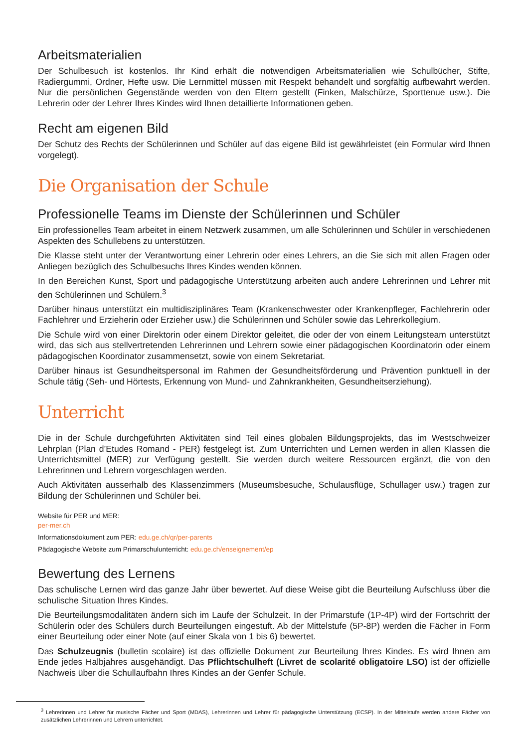Arbeitsmaterialien
Der Schulbesuch ist kostenlos. Ihr Kind erhält die notwendigen Arbeitsmaterialien wie Schulbücher, Stifte, Radiergummi, Ordner, Hefte usw. Die Lernmittel müssen mit Respekt behandelt und sorgfältig aufbewahrt werden. Nur die persönlichen Gegenstände werden von den Eltern gestellt (Finken, Malschürze, Sporttenue usw.). Die Lehrerin oder der Lehrer Ihres Kindes wird Ihnen detaillierte Informationen geben.
Recht am eigenen Bild
Der Schutz des Rechts der Schülerinnen und Schüler auf das eigene Bild ist gewährleistet (ein Formular wird Ihnen vorgelegt).
Die Organisation der Schule
Professionelle Teams im Dienste der Schülerinnen und Schüler
Ein professionelles Team arbeitet in einem Netzwerk zusammen, um alle Schülerinnen und Schüler in verschiedenen Aspekten des Schullebens zu unterstützen.
Die Klasse steht unter der Verantwortung einer Lehrerin oder eines Lehrers, an die Sie sich mit allen Fragen oder Anliegen bezüglich des Schulbesuchs Ihres Kindes wenden können.
In den Bereichen Kunst, Sport und pädagogische Unterstützung arbeiten auch andere Lehrerinnen und Lehrer mit den Schülerinnen und Schülern.<sup>3</sup>
Darüber hinaus unterstützt ein multidisziplinäres Team (Krankenschwester oder Krankenpfleger, Fachlehrerin oder Fachlehrer und Erzieherin oder Erzieher usw.) die Schülerinnen und Schüler sowie das Lehrerkollegium.
Die Schule wird von einer Direktorin oder einem Direktor geleitet, die oder der von einem Leitungsteam unterstützt wird, das sich aus stellvertretenden Lehrerinnen und Lehrern sowie einer pädagogischen Koordinatorin oder einem pädagogischen Koordinator zusammensetzt, sowie von einem Sekretariat.
Darüber hinaus ist Gesundheitspersonal im Rahmen der Gesundheitsförderung und Prävention punktuell in der Schule tätig (Seh- und Hörtests, Erkennung von Mund- und Zahnkrankheiten, Gesundheitserziehung).
Unterricht
Die in der Schule durchgeführten Aktivitäten sind Teil eines globalen Bildungsprojekts, das im Westschweizer Lehrplan (Plan d’Etudes Romand - PER) festgelegt ist. Zum Unterrichten und Lernen werden in allen Klassen die Unterrichtsmittel (MER) zur Verfügung gestellt. Sie werden durch weitere Ressourcen ergänzt, die von den Lehrerinnen und Lehrern vorgeschlagen werden.
Auch Aktivitäten ausserhalb des Klassenzimmers (Museumsbesuche, Schulausflüge, Schullager usw.) tragen zur Bildung der Schülerinnen und Schüler bei.
Website für PER und MER:
per-mer.ch
Informationsdokument zum PER: edu.ge.ch/qr/per-parents
Pädagogische Website zum Primarschulunterricht: edu.ge.ch/enseignement/ep
Bewertung des Lernens
Das schulische Lernen wird das ganze Jahr über bewertet. Auf diese Weise gibt die Beurteilung Aufschluss über die schulische Situation Ihres Kindes.
Die Beurteilungsmodalitäten ändern sich im Laufe der Schulzeit. In der Primarstufe (1P-4P) wird der Fortschritt der Schülerin oder des Schülers durch Beurteilungen eingestuft. Ab der Mittelstufe (5P-8P) werden die Fächer in Form einer Beurteilung oder einer Note (auf einer Skala von 1 bis 6) bewertet.
Das Schulzeugnis (bulletin scolaire) ist das offizielle Dokument zur Beurteilung Ihres Kindes. Es wird Ihnen am Ende jedes Halbjahres ausgehändigt. Das Pflichtschulheft (Livret de scolarité obligatoire LSO) ist der offizielle Nachweis über die Schullaufbahn Ihres Kindes an der Genfer Schule.
<sup>3</sup> Lehrerinnen und Lehrer für musische Fächer und Sport (MDAS), Lehrerinnen und Lehrer für pädagogische Unterstützung (ECSP). In der Mittelstufe werden andere Fächer von zusätzlichen Lehrerinnen und Lehrern unterrichtet.